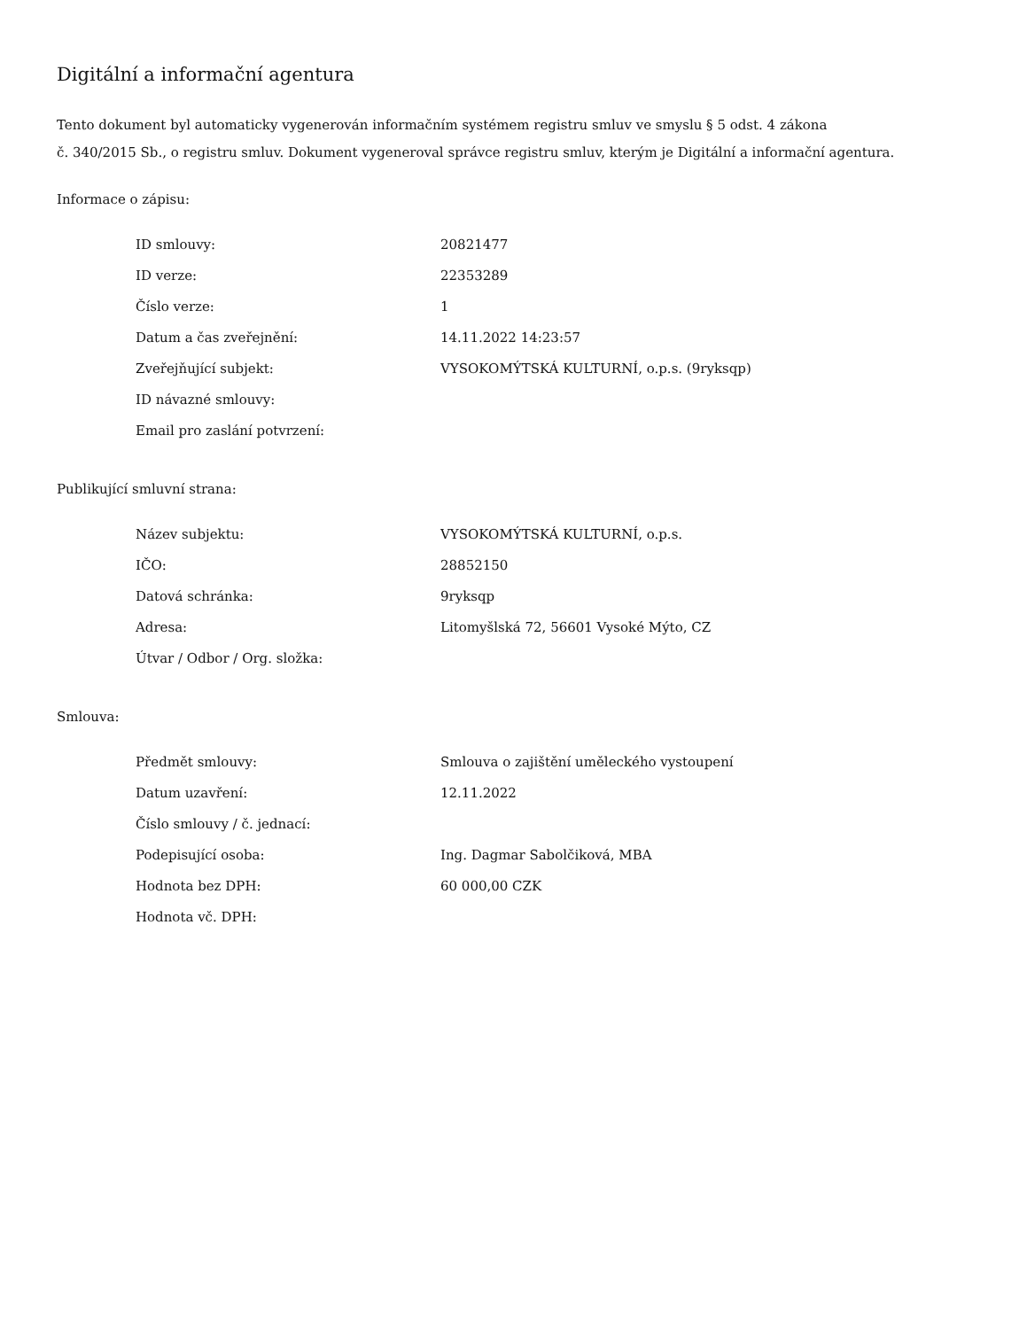Digitální a informační agentura
Tento dokument byl automaticky vygenerován informačním systémem registru smluv ve smyslu § 5 odst. 4 zákona
č. 340/2015 Sb., o registru smluv. Dokument vygeneroval správce registru smluv, kterým je Digitální a informační agentura.
Informace o zápisu:
| ID smlouvy: | 20821477 |
| ID verze: | 22353289 |
| Číslo verze: | 1 |
| Datum a čas zveřejnění: | 14.11.2022 14:23:57 |
| Zveřejňující subjekt: | VYSOKOMÝTSKÁ KULTURNÍ, o.p.s. (9ryksqp) |
| ID návazné smlouvy: | |
| Email pro zaslání potvrzení: | |
Publikující smluvní strana:
| Název subjektu: | VYSOKOMÝTSKÁ KULTURNÍ, o.p.s. |
| IČO: | 28852150 |
| Datová schránka: | 9ryksqp |
| Adresa: | Litomyšlská 72, 56601 Vysoké Mýto, CZ |
| Útvar / Odbor / Org. složka: | |
Smlouva:
| Předmět smlouvy: | Smlouva o zajištění uměleckého vystoupení |
| Datum uzavření: | 12.11.2022 |
| Číslo smlouvy / č. jednací: | |
| Podepisující osoba: | Ing. Dagmar Sabolčiková, MBA |
| Hodnota bez DPH: | 60 000,00 CZK |
| Hodnota vč. DPH: | |